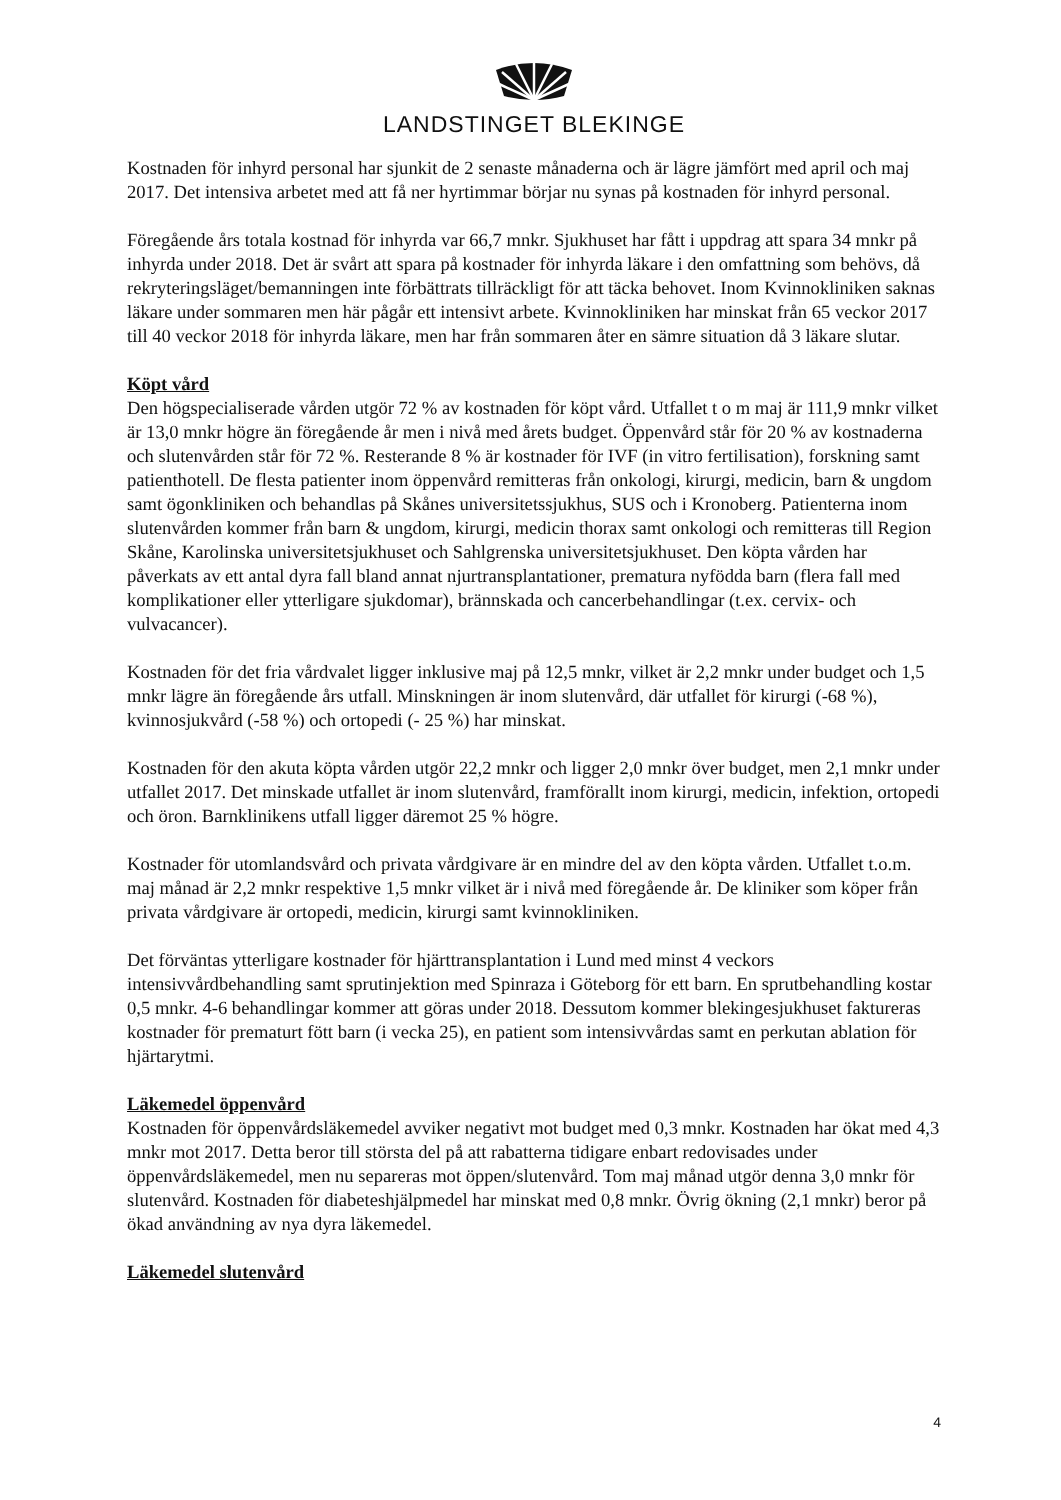LANDSTINGET BLEKINGE
Kostnaden för inhyrd personal har sjunkit de 2 senaste månaderna och är lägre jämfört med april och maj 2017. Det intensiva arbetet med att få ner hyrtimmar börjar nu synas på kostnaden för inhyrd personal.
Föregående års totala kostnad för inhyrda var 66,7 mnkr. Sjukhuset har fått i uppdrag att spara 34 mnkr på inhyrda under 2018. Det är svårt att spara på kostnader för inhyrda läkare i den omfattning som behövs, då rekryteringsläget/bemanningen inte förbättrats tillräckligt för att täcka behovet. Inom Kvinnokliniken saknas läkare under sommaren men här pågår ett intensivt arbete. Kvinnokliniken har minskat från 65 veckor 2017 till 40 veckor 2018 för inhyrda läkare, men har från sommaren åter en sämre situation då 3 läkare slutar.
Köpt vård
Den högspecialiserade vården utgör 72 % av kostnaden för köpt vård. Utfallet t o m maj är 111,9 mnkr vilket är 13,0 mnkr högre än föregående år men i nivå med årets budget. Öppenvård står för 20 % av kostnaderna och slutenvården står för 72 %. Resterande 8 % är kostnader för IVF (in vitro fertilisation), forskning samt patienthotell. De flesta patienter inom öppenvård remitteras från onkologi, kirurgi, medicin, barn & ungdom samt ögonkliniken och behandlas på Skånes universitetssjukhus, SUS och i Kronoberg. Patienterna inom slutenvården kommer från barn & ungdom, kirurgi, medicin thorax samt onkologi och remitteras till Region Skåne, Karolinska universitetsjukhuset och Sahlgrenska universitetsjukhuset. Den köpta vården har påverkats av ett antal dyra fall bland annat njurtransplantationer, prematura nyfödda barn (flera fall med komplikationer eller ytterligare sjukdomar), brännskada och cancerbehandlingar (t.ex. cervix- och vulvacancer).
Kostnaden för det fria vårdvalet ligger inklusive maj på 12,5 mnkr, vilket är 2,2 mnkr under budget och 1,5 mnkr lägre än föregående års utfall. Minskningen är inom slutenvård, där utfallet för kirurgi (-68 %), kvinnosjukvård (-58 %) och ortopedi (- 25 %) har minskat.
Kostnaden för den akuta köpta vården utgör 22,2 mnkr och ligger 2,0 mnkr över budget, men 2,1 mnkr under utfallet 2017. Det minskade utfallet är inom slutenvård, framförallt inom kirurgi, medicin, infektion, ortopedi och öron. Barnklinikens utfall ligger däremot 25 % högre.
Kostnader för utomlandsvård och privata vårdgivare är en mindre del av den köpta vården. Utfallet t.o.m. maj månad är 2,2 mnkr respektive 1,5 mnkr vilket är i nivå med föregående år. De kliniker som köper från privata vårdgivare är ortopedi, medicin, kirurgi samt kvinnokliniken.
Det förväntas ytterligare kostnader för hjärttransplantation i Lund med minst 4 veckors intensivvårdbehandling samt sprutinjektion med Spinraza i Göteborg för ett barn. En sprutbehandling kostar 0,5 mnkr. 4-6 behandlingar kommer att göras under 2018. Dessutom kommer blekingesjukhuset faktureras kostnader för prematurt fött barn (i vecka 25), en patient som intensivvårdas samt en perkutan ablation för hjärtarytmi.
Läkemedel öppenvård
Kostnaden för öppenvårdsläkemedel avviker negativt mot budget med 0,3 mnkr. Kostnaden har ökat med 4,3 mnkr mot 2017. Detta beror till största del på att rabatterna tidigare enbart redovisades under öppenvårdsläkemedel, men nu separeras mot öppen/slutenvård. Tom maj månad utgör denna 3,0 mnkr för slutenvård. Kostnaden för diabeteshjälpmedel har minskat med 0,8 mnkr. Övrig ökning (2,1 mnkr) beror på ökad användning av nya dyra läkemedel.
Läkemedel slutenvård
4